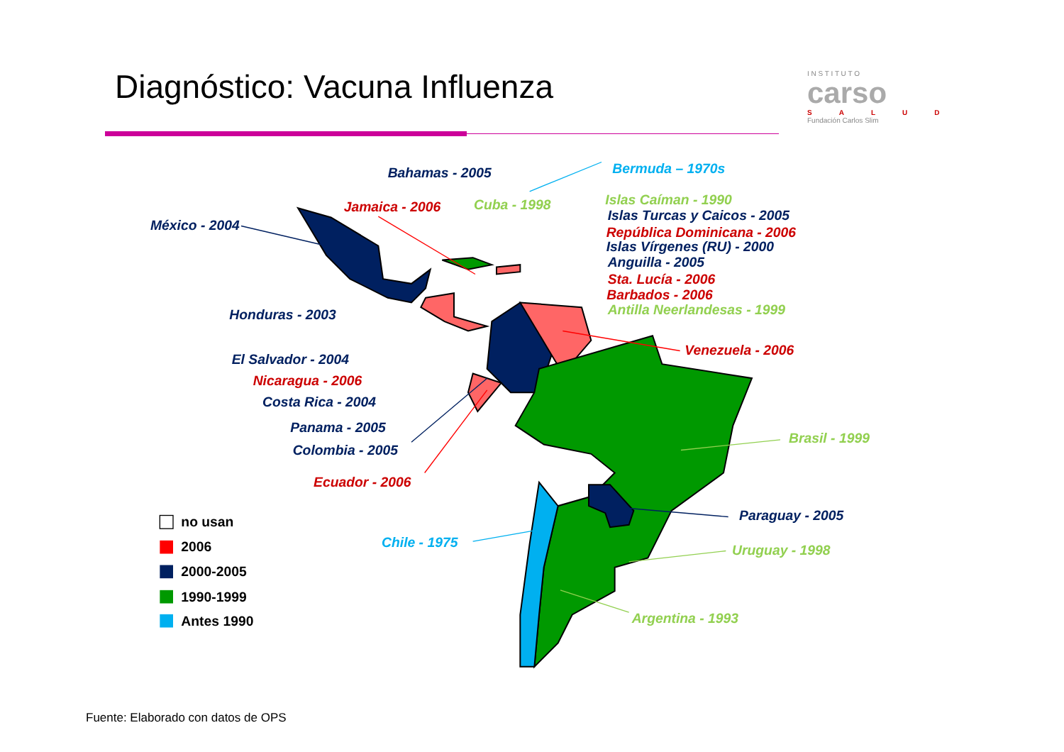Diagnóstico: Vacuna Influenza
I N S T I T U T O
carso
SALUD
Fundación Carlos Slim
Bahamas - 2005
Bermuda – 1970s
Jamaica - 2006
Cuba - 1998
Islas Caíman - 1990
Islas Turcas y Caicos - 2005
México - 2004
República Dominicana - 2006
Islas Vírgenes (RU) - 2000
Anguilla - 2005
Sta. Lucía - 2006
Barbados - 2006
Antilla Neerlandesas - 1999
Honduras - 2003
Venezuela - 2006
El Salvador - 2004
Nicaragua - 2006
Costa Rica - 2004
Panama - 2005
Brasil - 1999
Colombia - 2005
Ecuador - 2006
Paraguay - 2005
no usan
Chile - 1975
2006
Uruguay - 1998
2000-2005
1990-1999
Argentina - 1993
Antes 1990
Fuente: Elaborado con datos de OPS